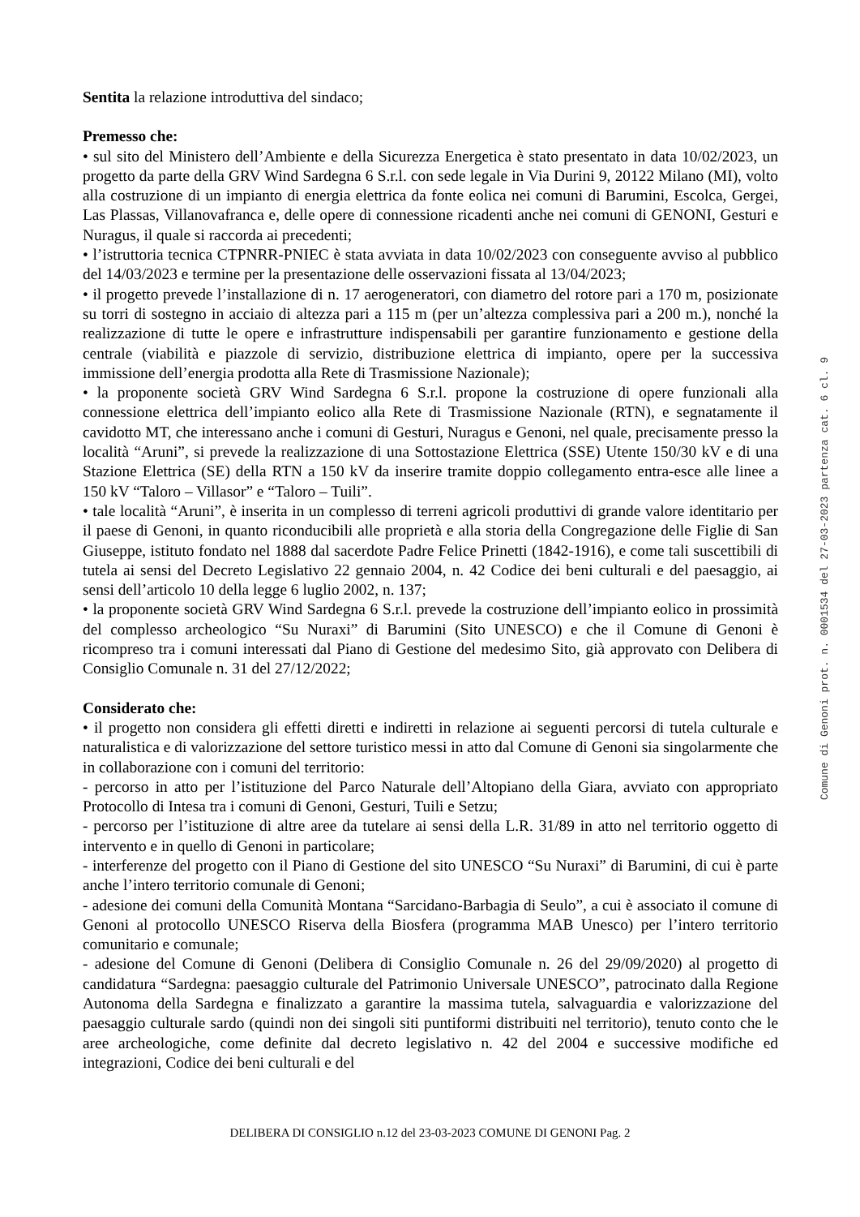Sentita la relazione introduttiva del sindaco;
Premesso che:
• sul sito del Ministero dell’Ambiente e della Sicurezza Energetica è stato presentato in data 10/02/2023, un progetto da parte della GRV Wind Sardegna 6 S.r.l. con sede legale in Via Durini 9, 20122 Milano (MI), volto alla costruzione di un impianto di energia elettrica da fonte eolica nei comuni di Barumini, Escolca, Gergei, Las Plassas, Villanovafranca e, delle opere di connessione ricadenti anche nei comuni di GENONI, Gesturi e Nuragus, il quale si raccorda ai precedenti;
• l’istruttoria tecnica CTPNRR-PNIEC è stata avviata in data 10/02/2023 con conseguente avviso al pubblico del 14/03/2023 e termine per la presentazione delle osservazioni fissata al 13/04/2023;
• il progetto prevede l’installazione di n. 17 aerogeneratori, con diametro del rotore pari a 170 m, posizionate su torri di sostegno in acciaio di altezza pari a 115 m (per un’altezza complessiva pari a 200 m.), nonché la realizzazione di tutte le opere e infrastrutture indispensabili per garantire funzionamento e gestione della centrale (viabilità e piazzole di servizio, distribuzione elettrica di impianto, opere per la successiva immissione dell’energia prodotta alla Rete di Trasmissione Nazionale);
• la proponente società GRV Wind Sardegna 6 S.r.l. propone la costruzione di opere funzionali alla connessione elettrica dell’impianto eolico alla Rete di Trasmissione Nazionale (RTN), e segnatamente il cavidotto MT, che interessano anche i comuni di Gesturi, Nuragus e Genoni, nel quale, precisamente presso la località “Aruni”, si prevede la realizzazione di una Sottostazione Elettrica (SSE) Utente 150/30 kV e di una Stazione Elettrica (SE) della RTN a 150 kV da inserire tramite doppio collegamento entra-esce alle linee a 150 kV “Taloro – Villasor” e “Taloro – Tuili”.
• tale località “Aruni”, è inserita in un complesso di terreni agricoli produttivi di grande valore identitario per il paese di Genoni, in quanto riconducibili alle proprietà e alla storia della Congregazione delle Figlie di San Giuseppe, istituto fondato nel 1888 dal sacerdote Padre Felice Prinetti (1842-1916), e come tali suscettibili di tutela ai sensi del Decreto Legislativo 22 gennaio 2004, n. 42 Codice dei beni culturali e del paesaggio, ai sensi dell’articolo 10 della legge 6 luglio 2002, n. 137;
• la proponente società GRV Wind Sardegna 6 S.r.l. prevede la costruzione dell’impianto eolico in prossimità del complesso archeologico “Su Nuraxi” di Barumini (Sito UNESCO) e che il Comune di Genoni è ricompreso tra i comuni interessati dal Piano di Gestione del medesimo Sito, già approvato con Delibera di Consiglio Comunale n. 31 del 27/12/2022;
Considerato che:
• il progetto non considera gli effetti diretti e indiretti in relazione ai seguenti percorsi di tutela culturale e naturalistica e di valorizzazione del settore turistico messi in atto dal Comune di Genoni sia singolarmente che in collaborazione con i comuni del territorio:
- percorso in atto per l’istituzione del Parco Naturale dell’Altopiano della Giara, avviato con appropriato Protocollo di Intesa tra i comuni di Genoni, Gesturi, Tuili e Setzu;
- percorso per l’istituzione di altre aree da tutelare ai sensi della L.R. 31/89 in atto nel territorio oggetto di intervento e in quello di Genoni in particolare;
- interferenze del progetto con il Piano di Gestione del sito UNESCO “Su Nuraxi” di Barumini, di cui è parte anche l’intero territorio comunale di Genoni;
- adesione dei comuni della Comunità Montana “Sarcidano-Barbagia di Seulo”, a cui è associato il comune di Genoni al protocollo UNESCO Riserva della Biosfera (programma MAB Unesco) per l’intero territorio comunitario e comunale;
- adesione del Comune di Genoni (Delibera di Consiglio Comunale n. 26 del 29/09/2020) al progetto di candidatura “Sardegna: paesaggio culturale del Patrimonio Universale UNESCO”, patrocinato dalla Regione Autonoma della Sardegna e finalizzato a garantire la massima tutela, salvaguardia e valorizzazione del paesaggio culturale sardo (quindi non dei singoli siti puntiformi distribuiti nel territorio), tenuto conto che le aree archeologiche, come definite dal decreto legislativo n. 42 del 2004 e successive modifiche ed integrazioni, Codice dei beni culturali e del
Comune di Genoni prot. n. 0001534 del 27-03-2023 partenza cat. 6 cl. 9
DELIBERA DI CONSIGLIO n.12 del 23-03-2023 COMUNE DI GENONI Pag. 2